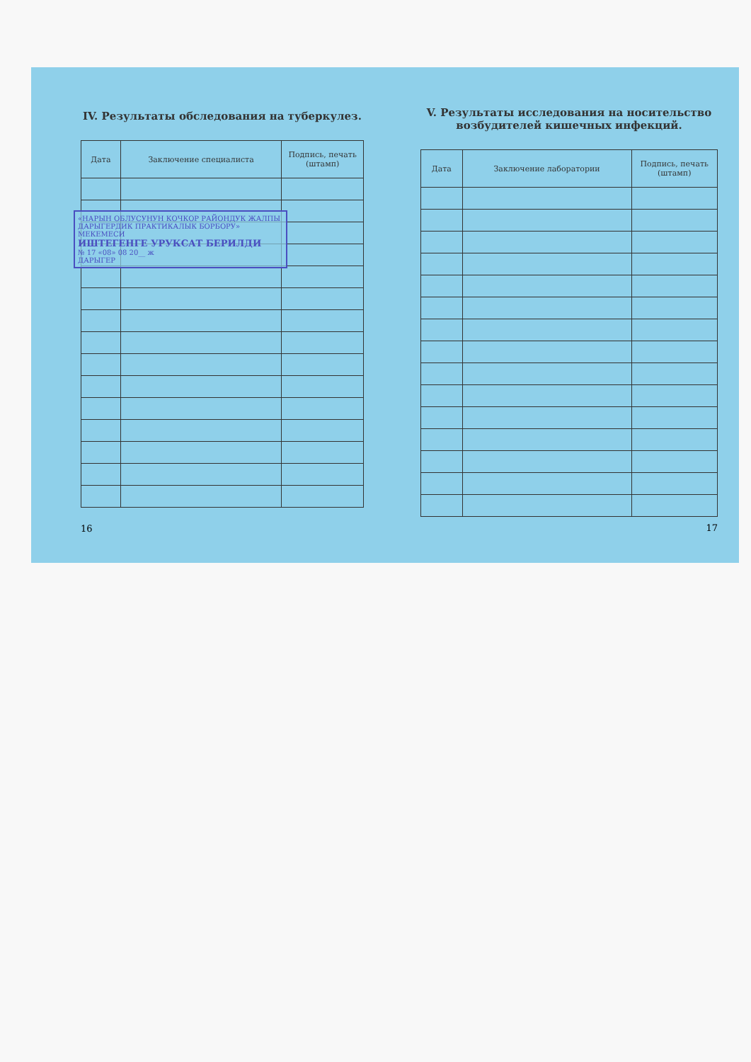IV. Результаты обследования на туберкулез.
| Дата | Заключение специалиста | Подпись, печать (штамп) |
| --- | --- | --- |
«НАРЫН ОБЛУСУНУН КОЧКОР РАЙОНДУК ЖАЛПЫ ДАРЫГЕРДИК ПРАКТИКАЛЫК БОРБОРУ» МЕКЕМЕСИ
ИШТЕГЕНГЕ УРУКСАТ БЕРИЛДИ
№ 17 «08» 08 20__ ж
ДАРЫГЕР
16
V. Результаты исследования на носительство возбудителей кишечных инфекций.
| Дата | Заключение лаборатории | Подпись, печать (штамп) |
| --- | --- | --- |
17